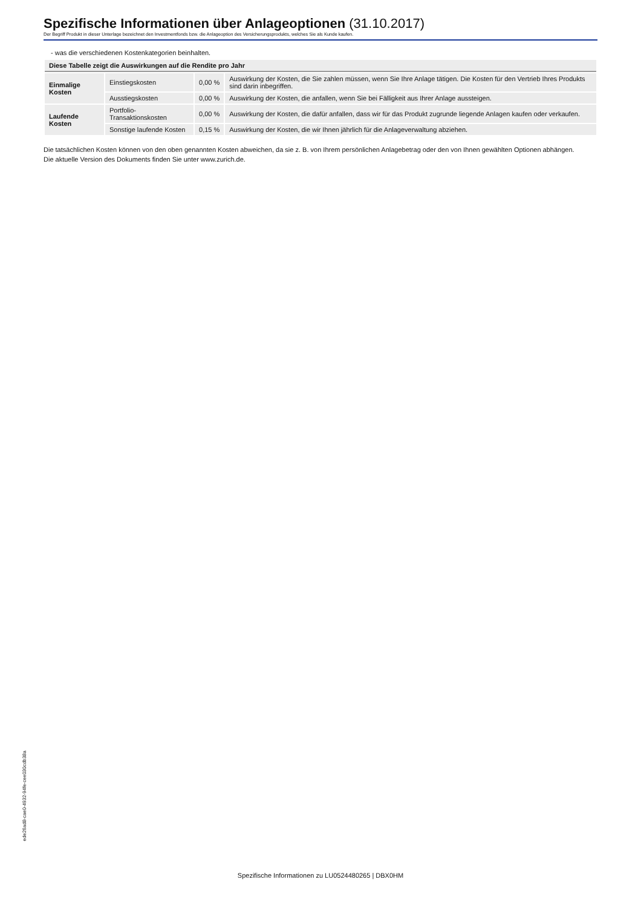Spezifische Informationen über Anlageoptionen (31.10.2017)
Der Begriff Produkt in dieser Unterlage bezeichnet den Investmentfonds bzw. die Anlageoption des Versicherungsprodukts, welches Sie als Kunde kaufen.
- was die verschiedenen Kostenkategorien beinhalten.
| Diese Tabelle zeigt die Auswirkungen auf die Rendite pro Jahr | | | |
| --- | --- | --- | --- |
| Einmalige Kosten | Einstiegskosten | 0,00 % | Auswirkung der Kosten, die Sie zahlen müssen, wenn Sie Ihre Anlage tätigen. Die Kosten für den Vertrieb Ihres Produkts sind darin inbegriffen. |
| | Ausstiegskosten | 0,00 % | Auswirkung der Kosten, die anfallen, wenn Sie bei Fälligkeit aus Ihrer Anlage aussteigen. |
| Laufende Kosten | Portfolio-Transaktionskosten | 0,00 % | Auswirkung der Kosten, die dafür anfallen, dass wir für das Produkt zugrunde liegende Anlagen kaufen oder verkaufen. |
| | Sonstige laufende Kosten | 0,15 % | Auswirkung der Kosten, die wir Ihnen jährlich für die Anlageverwaltung abziehen. |
Die tatsächlichen Kosten können von den oben genannten Kosten abweichen, da sie z. B. von Ihrem persönlichen Anlagebetrag oder den von Ihnen gewählten Optionen abhängen.
Die aktuelle Version des Dokuments finden Sie unter www.zurich.de.
ede26ad8-cae0-4932-94fe-cee030cdb38a
Spezifische Informationen zu LU0524480265 | DBX0HM